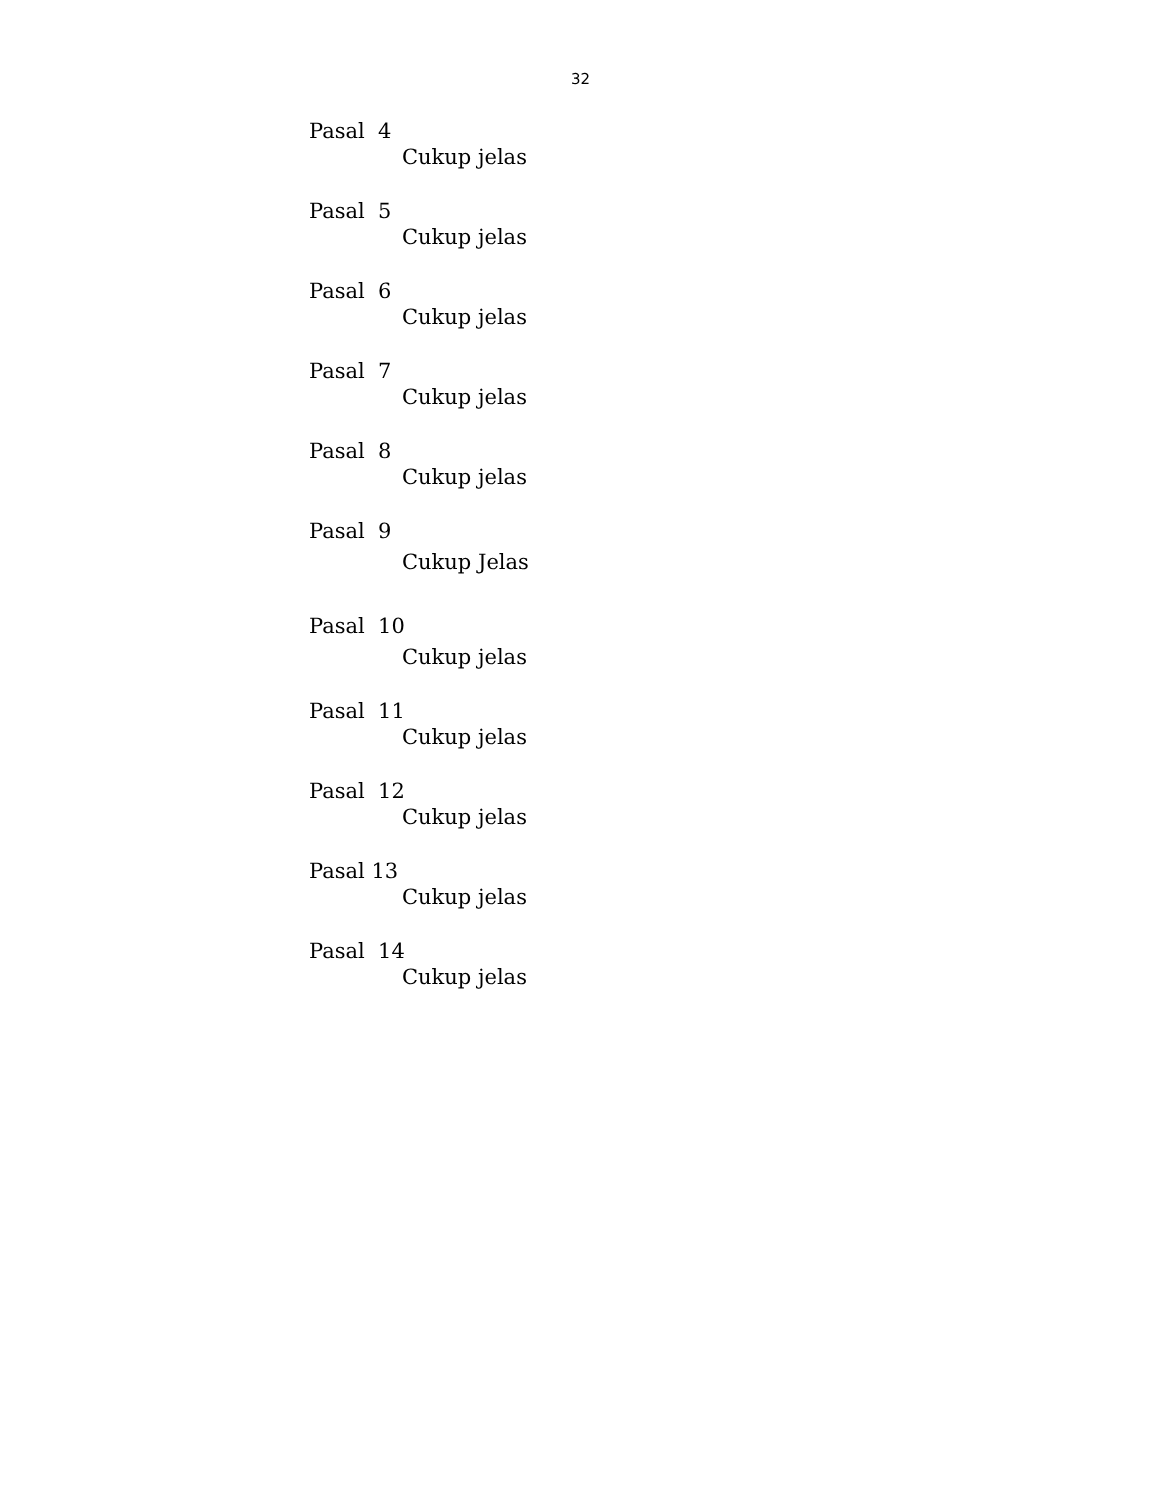32
Pasal 4
Cukup jelas
Pasal 5
Cukup jelas
Pasal 6
Cukup jelas
Pasal 7
Cukup jelas
Pasal 8
Cukup jelas
Pasal 9
Cukup Jelas
Pasal 10
Cukup jelas
Pasal 11
Cukup jelas
Pasal 12
Cukup jelas
Pasal 13
Cukup jelas
Pasal 14
Cukup jelas